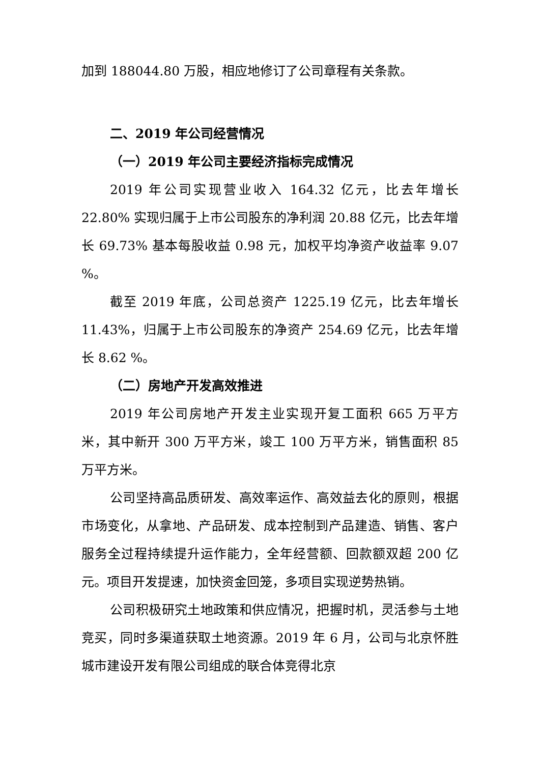加到 188044.80 万股，相应地修订了公司章程有关条款。
二、2019 年公司经营情况
（一）2019 年公司主要经济指标完成情况
2019 年公司实现营业收入 164.32 亿元，比去年增长 22.80% 实现归属于上市公司股东的净利润 20.88 亿元，比去年增长 69.73% 基本每股收益 0.98 元，加权平均净资产收益率 9.07 %。
截至 2019 年底，公司总资产 1225.19 亿元，比去年增长 11.43%，归属于上市公司股东的净资产 254.69 亿元，比去年增长 8.62 %。
（二）房地产开发高效推进
2019 年公司房地产开发主业实现开复工面积 665 万平方米，其中新开 300 万平方米，竣工 100 万平方米，销售面积 85 万平方米。
公司坚持高品质研发、高效率运作、高效益去化的原则，根据市场变化，从拿地、产品研发、成本控制到产品建造、销售、客户服务全过程持续提升运作能力，全年经营额、回款额双超 200 亿元。项目开发提速，加快资金回笼，多项目实现逆势热销。
公司积极研究土地政策和供应情况，把握时机，灵活参与土地竞买，同时多渠道获取土地资源。2019 年 6 月，公司与北京怀胜城市建设开发有限公司组成的联合体竞得北京